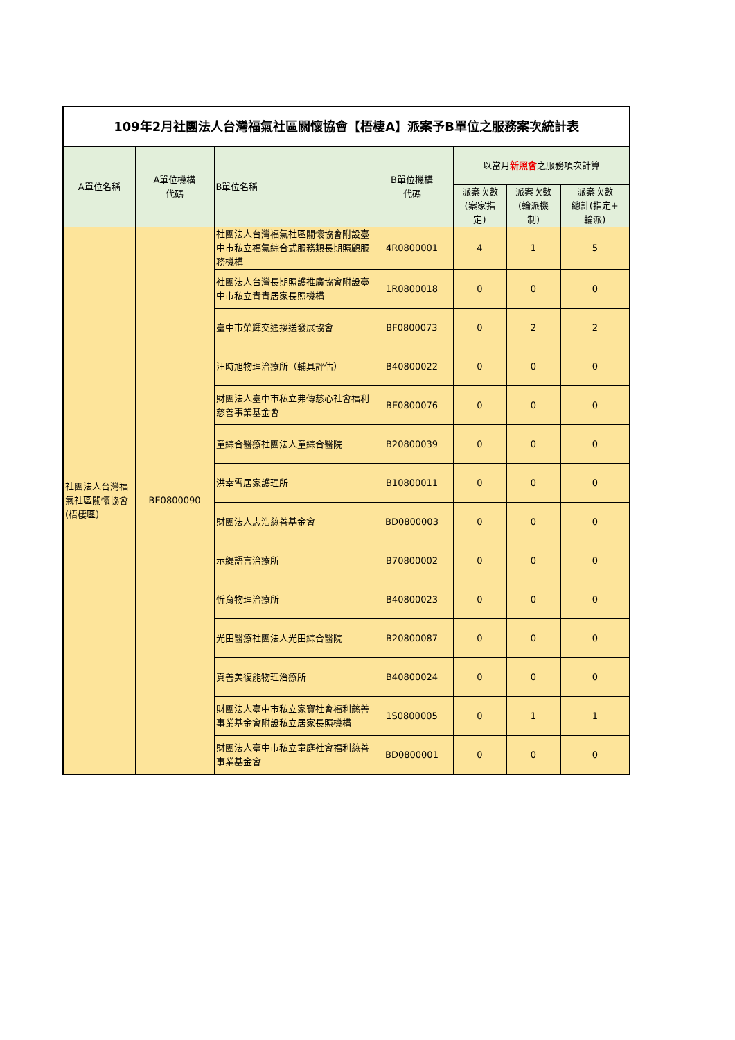| 109年2月社團法人台灣福氣社區關懷協會【梧棲A】派案予B單位之服務案次統計表 | | | | | | |
| --- | --- | --- | --- | --- | --- | --- |
| A單位名稱 | A單位機構 代碼 | B單位名稱 | B單位機構 代碼 | 以當月 新照會 之服務項次計算 | | |
| | | | | 派案次數 (案家指 定) | 派案次數 (輪派機 制) | 派案次數 總計(指定+ 輪派) |
| 社團法人台灣福氣社區關懷協會(梧棲區) | BE0800090 | 社團法人台灣福氣社區關懷協會附設臺中市私立福氣綜合式服務類長期照顧服務機構 | 4R0800001 | 4 | 1 | 5 |
| | | 社團法人台灣長期照護推廣協會附設臺中市私立青青居家長照機構 | 1R0800018 | 0 | 0 | 0 |
| | | 臺中市榮輝交通接送發展協會 | BF0800073 | 0 | 2 | 2 |
| | | 汪時旭物理治療所（輔具評估） | B40800022 | 0 | 0 | 0 |
| | | 財團法人臺中市私立弗傳慈心社會福利慈善事業基金會 | BE0800076 | 0 | 0 | 0 |
| | | 童綜合醫療社團法人童綜合醫院 | B20800039 | 0 | 0 | 0 |
| | | 洪幸雪居家護理所 | B10800011 | 0 | 0 | 0 |
| | | 財團法人志浩慈善基金會 | BD0800003 | 0 | 0 | 0 |
| | | 示緹語言治療所 | B70800002 | 0 | 0 | 0 |
| | | 忻育物理治療所 | B40800023 | 0 | 0 | 0 |
| | | 光田醫療社團法人光田綜合醫院 | B20800087 | 0 | 0 | 0 |
| | | 真善美復能物理治療所 | B40800024 | 0 | 0 | 0 |
| | | 財團法人臺中市私立家寶社會福利慈善事業基金會附設私立居家長照機構 | 1S0800005 | 0 | 1 | 1 |
| | | 財團法人臺中市私立童庭社會福利慈善事業基金會 | BD0800001 | 0 | 0 | 0 |